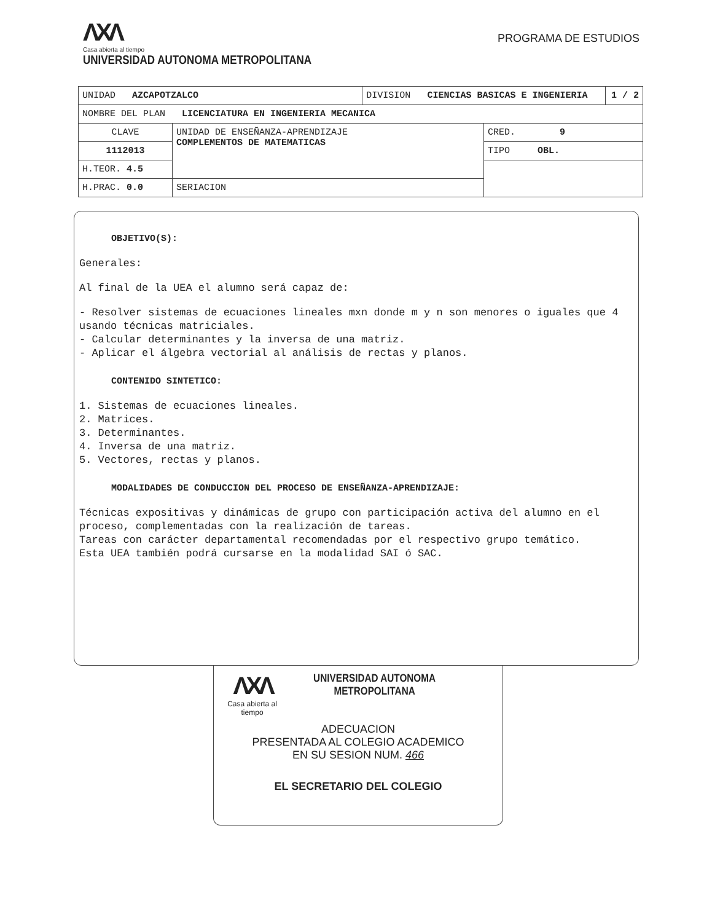ΛXΛ
Casa abierta al tiempo
UNIVERSIDAD AUTONOMA METROPOLITANA
PROGRAMA DE ESTUDIOS
| UNIDAD AZCAPOTZALCO | | DIVISION CIENCIAS BASICAS E INGENIERIA | | 1 / 2 |
| NOMBRE DEL PLAN LICENCIATURA EN INGENIERIA MECANICA | | | | |
| CLAVE | UNIDAD DE ENSEÑANZA-APRENDIZAJE COMPLEMENTOS DE MATEMATICAS | | CRED. 9 | |
| 1112013 | | | TIPO OBL. | |
| H.TEOR. 4.5 | | | | |
| H.PRAC. 0.0 | SERIACION | | | |
OBJETIVO(S):
Generales:
Al final de la UEA el alumno será capaz de:
- Resolver sistemas de ecuaciones lineales mxn donde m y n son menores o iguales que 4 usando técnicas matriciales.
- Calcular determinantes y la inversa de una matriz.
- Aplicar el álgebra vectorial al análisis de rectas y planos.
CONTENIDO SINTETICO:
1. Sistemas de ecuaciones lineales.
2. Matrices.
3. Determinantes.
4. Inversa de una matriz.
5. Vectores, rectas y planos.
MODALIDADES DE CONDUCCION DEL PROCESO DE ENSEÑANZA-APRENDIZAJE:
Técnicas expositivas y dinámicas de grupo con participación activa del alumno en el proceso, complementadas con la realización de tareas.
Tareas con carácter departamental recomendadas por el respectivo grupo temático.
Esta UEA también podrá cursarse en la modalidad SAI ó SAC.
ΛXΛ
Casa abierta al tiempo
UNIVERSIDAD AUTONOMA METROPOLITANA
ADECUACION
PRESENTADA AL COLEGIO ACADEMICO
EN SU SESION NUM. 466
EL SECRETARIO DEL COLEGIO